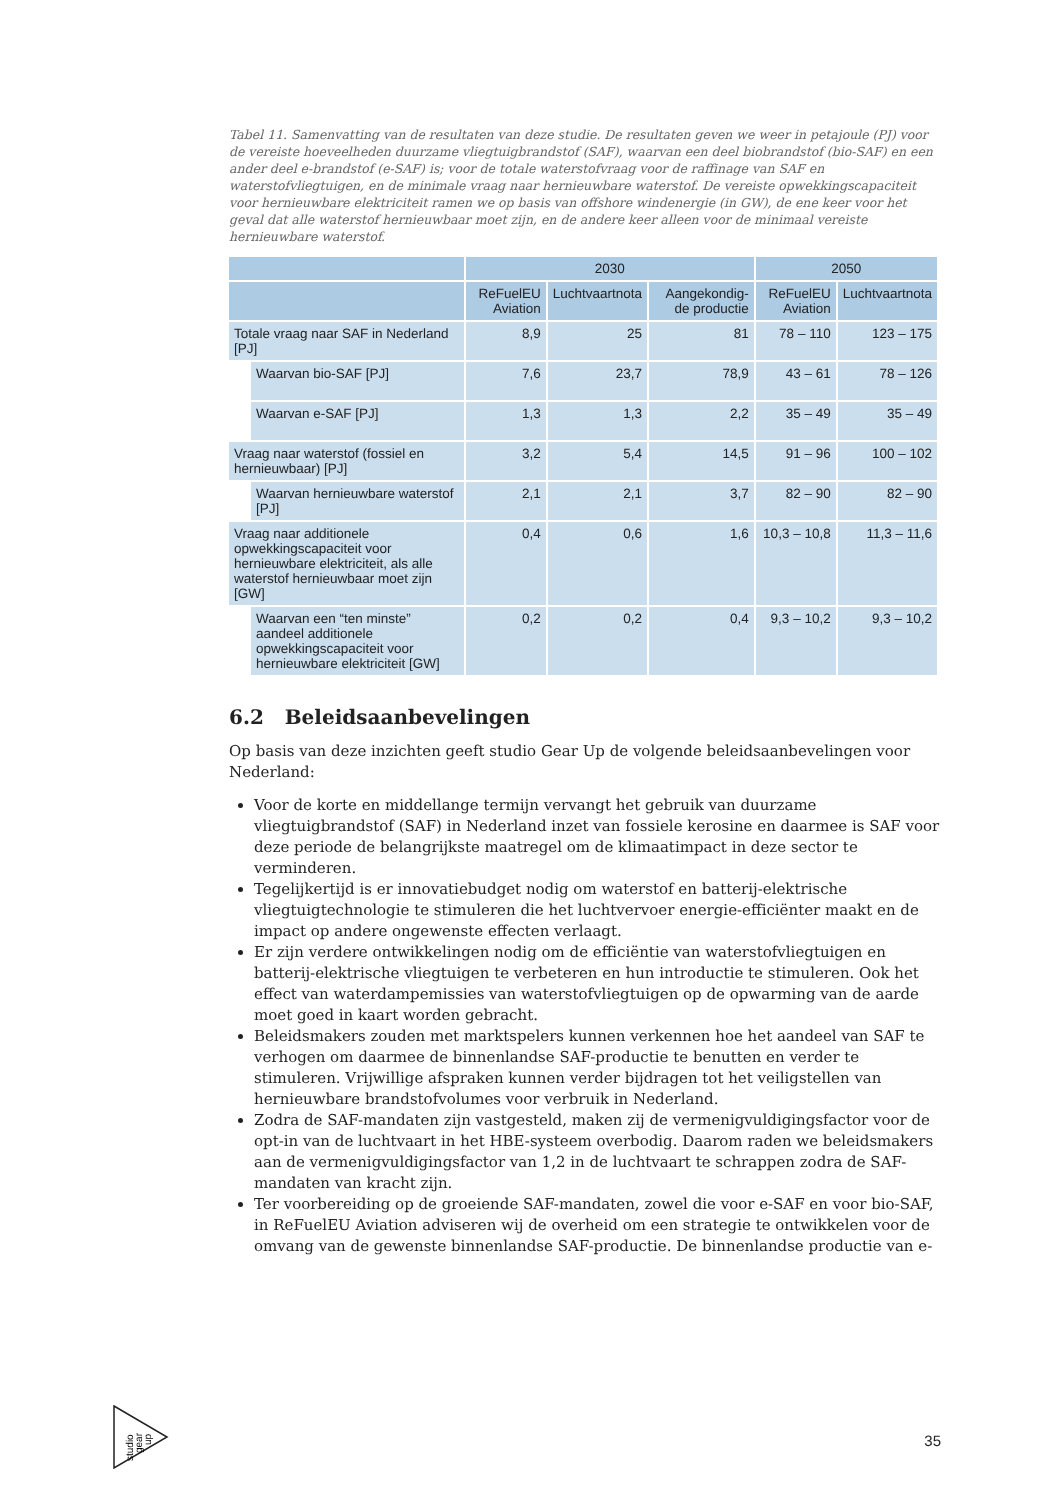Tabel 11. Samenvatting van de resultaten van deze studie. De resultaten geven we weer in petajoule (PJ) voor de vereiste hoeveelheden duurzame vliegtuigbrandstof (SAF), waarvan een deel biobrandstof (bio-SAF) en een ander deel e-brandstof (e-SAF) is; voor de totale waterstofvraag voor de raffinage van SAF en waterstofvliegtuigen, en de minimale vraag naar hernieuwbare waterstof. De vereiste opwekkingscapaciteit voor hernieuwbare elektriciteit ramen we op basis van offshore windenergie (in GW), de ene keer voor het geval dat alle waterstof hernieuwbaar moet zijn, en de andere keer alleen voor de minimaal vereiste hernieuwbare waterstof.
| | | 2030 | | | 2050 | |
| --- | --- | --- | --- | --- | --- | --- |
| | | ReFuelEU Aviation | Luchtvaartnota | Aangekondig-de productie | ReFuelEU Aviation | Luchtvaartnota |
| Totale vraag naar SAF in Nederland [PJ] | | 8,9 | 25 | 81 | 78 – 110 | 123 – 175 |
| | Waarvan bio-SAF [PJ] | 7,6 | 23,7 | 78,9 | 43 – 61 | 78 – 126 |
| | Waarvan e-SAF [PJ] | 1,3 | 1,3 | 2,2 | 35 – 49 | 35 – 49 |
| Vraag naar waterstof (fossiel en hernieuwbaar) [PJ] | | 3,2 | 5,4 | 14,5 | 91 – 96 | 100 – 102 |
| | Waarvan hernieuwbare waterstof [PJ] | 2,1 | 2,1 | 3,7 | 82 – 90 | 82 – 90 |
| Vraag naar additionele opwekkingscapaciteit voor hernieuwbare elektriciteit, als alle waterstof hernieuwbaar moet zijn [GW] | | 0,4 | 0,6 | 1,6 | 10,3 – 10,8 | 11,3 – 11,6 |
| | Waarvan een “ten minste” aandeel additionele opwekkingscapaciteit voor hernieuwbare elektriciteit [GW] | 0,2 | 0,2 | 0,4 | 9,3 – 10,2 | 9,3 – 10,2 |
6.2 Beleidsaanbevelingen
Op basis van deze inzichten geeft studio Gear Up de volgende beleidsaanbevelingen voor Nederland:
Voor de korte en middellange termijn vervangt het gebruik van duurzame vliegtuigbrandstof (SAF) in Nederland inzet van fossiele kerosine en daarmee is SAF voor deze periode de belangrijkste maatregel om de klimaatimpact in deze sector te verminderen.
Tegelijkertijd is er innovatiebudget nodig om waterstof en batterij-elektrische vliegtuigtechnologie te stimuleren die het luchtvervoer energie-efficiënter maakt en de impact op andere ongewenste effecten verlaagt.
Er zijn verdere ontwikkelingen nodig om de efficiëntie van waterstofvliegtuigen en batterij-elektrische vliegtuigen te verbeteren en hun introductie te stimuleren. Ook het effect van waterdampemissies van waterstofvliegtuigen op de opwarming van de aarde moet goed in kaart worden gebracht.
Beleidsmakers zouden met marktspelers kunnen verkennen hoe het aandeel van SAF te verhogen om daarmee de binnenlandse SAF-productie te benutten en verder te stimuleren. Vrijwillige afspraken kunnen verder bijdragen tot het veiligstellen van hernieuwbare brandstofvolumes voor verbruik in Nederland.
Zodra de SAF-mandaten zijn vastgesteld, maken zij de vermenigvuldigingsfactor voor de opt-in van de luchtvaart in het HBE-systeem overbodig. Daarom raden we beleidsmakers aan de vermenigvuldigingsfactor van 1,2 in de luchtvaart te schrappen zodra de SAF-mandaten van kracht zijn.
Ter voorbereiding op de groeiende SAF-mandaten, zowel die voor e-SAF en voor bio-SAF, in ReFuelEU Aviation adviseren wij de overheid om een strategie te ontwikkelen voor de omvang van de gewenste binnenlandse SAF-productie. De binnenlandse productie van e-
studio
gear
up
35